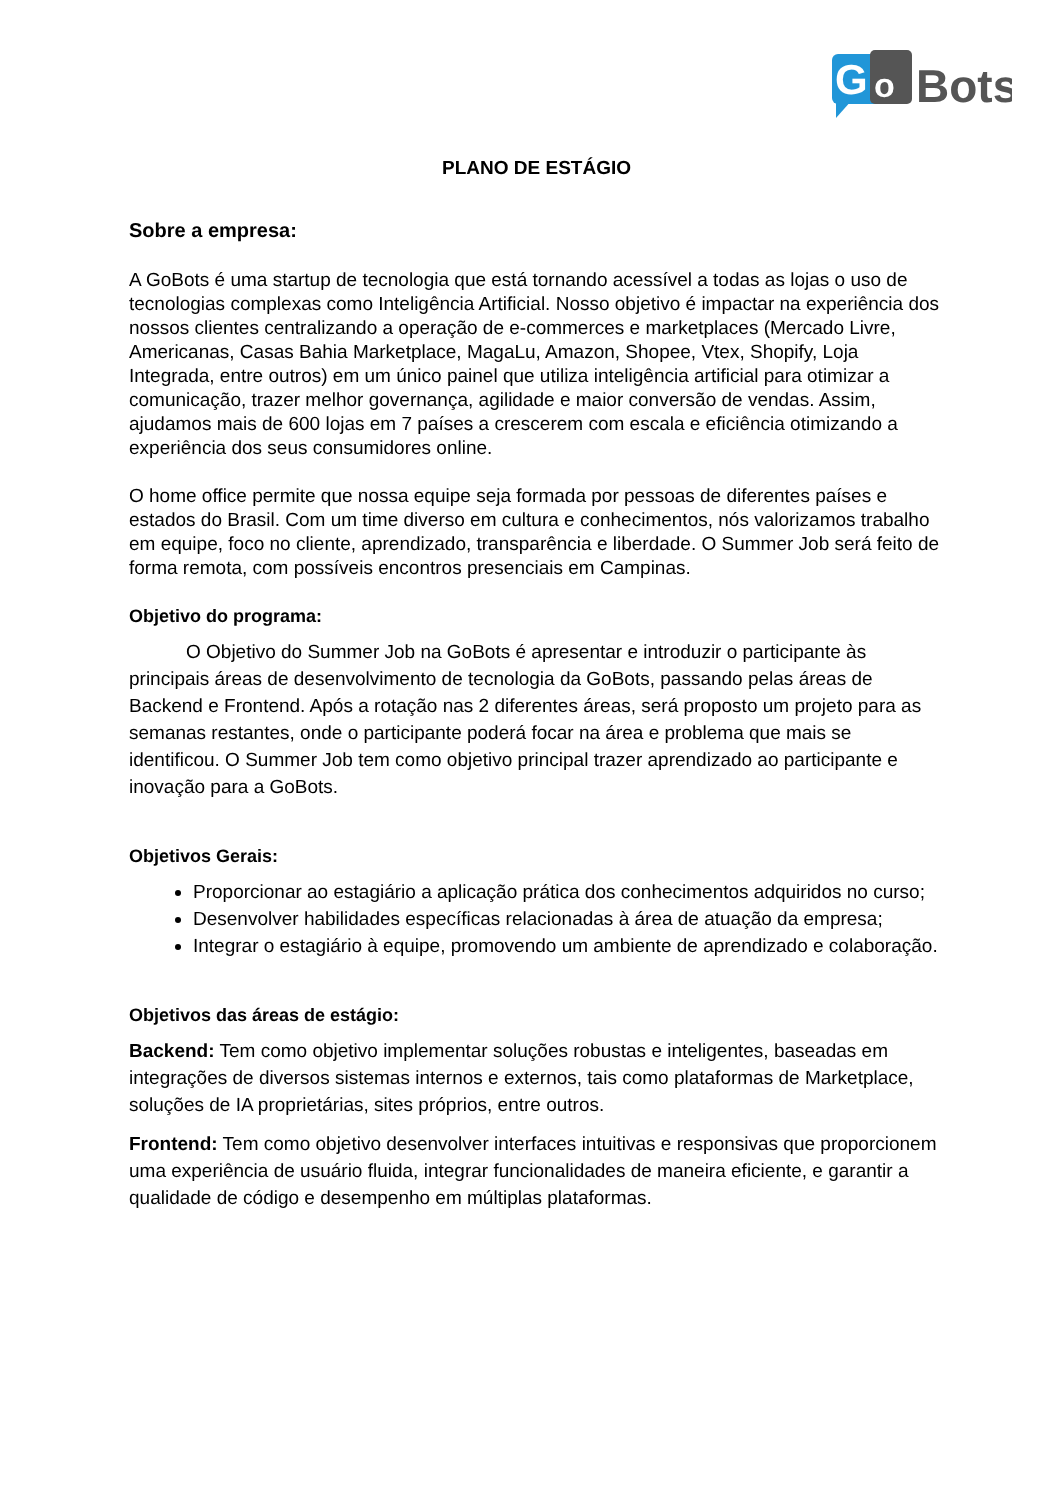G
o
Bots
PLANO DE ESTÁGIO
Sobre a empresa:
A GoBots é uma startup de tecnologia que está tornando acessível a todas as lojas o uso de tecnologias complexas como Inteligência Artificial. Nosso objetivo é impactar na experiência dos nossos clientes centralizando a operação de e-commerces e marketplaces (Mercado Livre, Americanas, Casas Bahia Marketplace, MagaLu, Amazon, Shopee, Vtex, Shopify, Loja Integrada, entre outros) em um único painel que utiliza inteligência artificial para otimizar a comunicação, trazer melhor governança, agilidade e maior conversão de vendas. Assim, ajudamos mais de 600 lojas em 7 países a crescerem com escala e eficiência otimizando a experiência dos seus consumidores online.
O home office permite que nossa equipe seja formada por pessoas de diferentes países e estados do Brasil. Com um time diverso em cultura e conhecimentos, nós valorizamos trabalho em equipe, foco no cliente, aprendizado, transparência e liberdade. O Summer Job será feito de forma remota, com possíveis encontros presenciais em Campinas.
Objetivo do programa:
   O Objetivo do Summer Job na GoBots é apresentar e introduzir o participante às principais áreas de desenvolvimento de tecnologia da GoBots, passando pelas áreas de Backend e Frontend. Após a rotação nas 2 diferentes áreas, será proposto um projeto para as semanas restantes, onde o participante poderá focar na área e problema que mais se identificou. O Summer Job tem como objetivo principal trazer aprendizado ao participante e inovação para a GoBots.
Objetivos Gerais:
Proporcionar ao estagiário a aplicação prática dos conhecimentos adquiridos no curso;
Desenvolver habilidades específicas relacionadas à área de atuação da empresa;
Integrar o estagiário à equipe, promovendo um ambiente de aprendizado e colaboração.
Objetivos das áreas de estágio:
Backend: Tem como objetivo implementar soluções robustas e inteligentes, baseadas em integrações de diversos sistemas internos e externos, tais como plataformas de Marketplace, soluções de IA proprietárias, sites próprios, entre outros.
Frontend: Tem como objetivo desenvolver interfaces intuitivas e responsivas que proporcionem uma experiência de usuário fluida, integrar funcionalidades de maneira eficiente, e garantir a qualidade de código e desempenho em múltiplas plataformas.